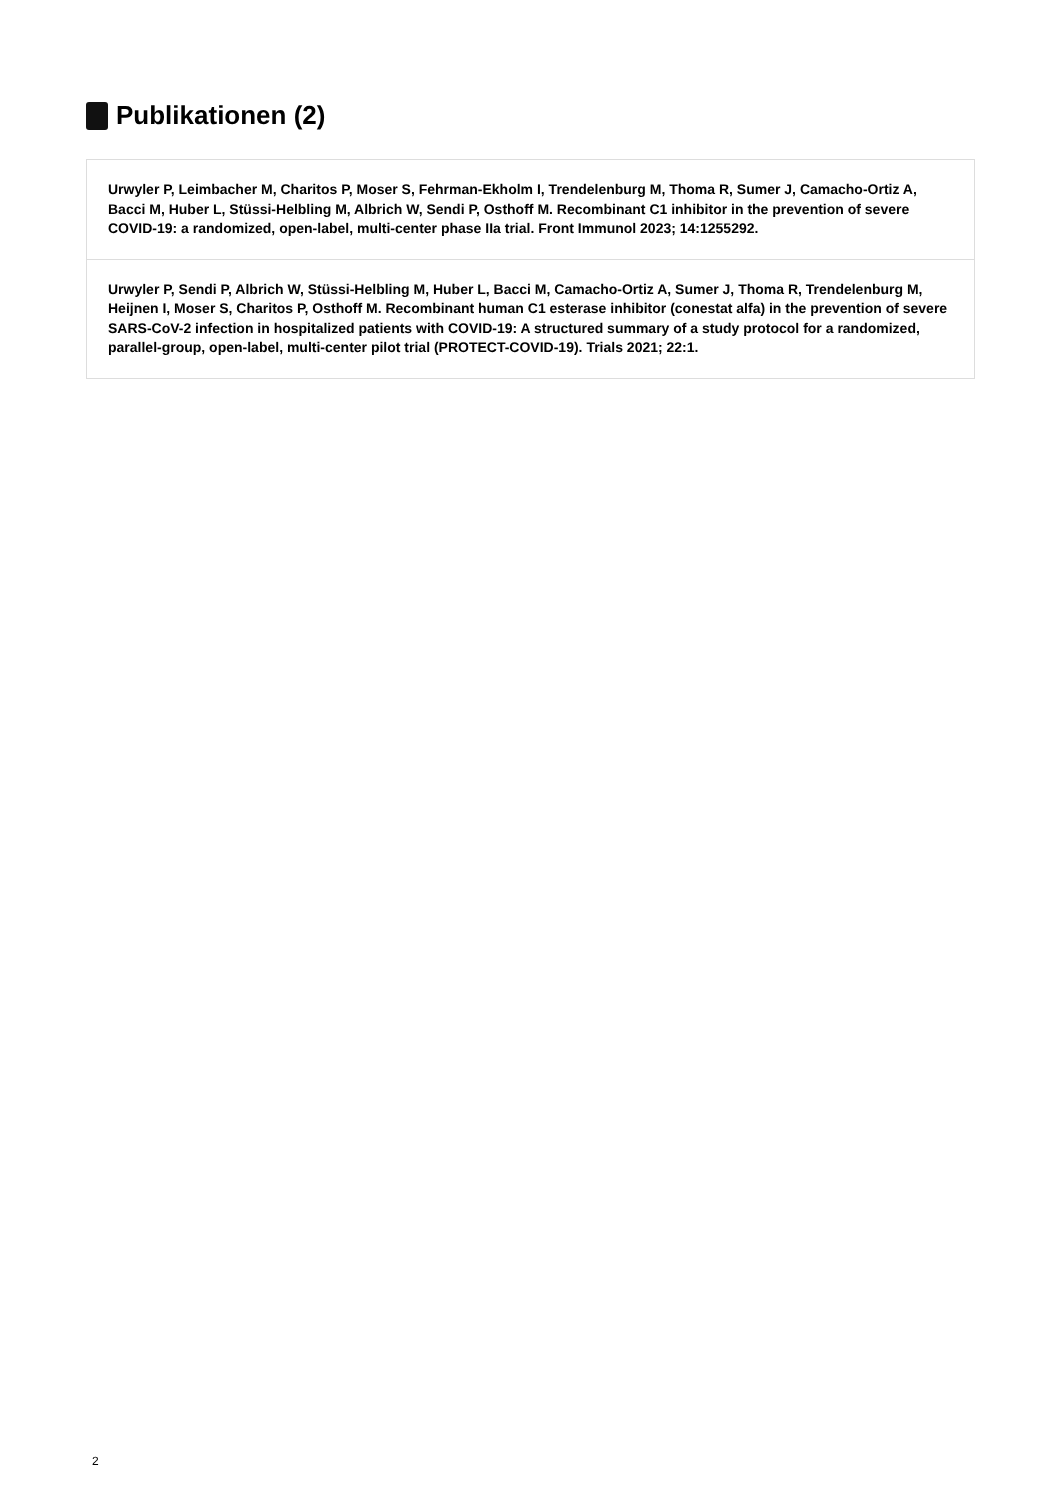Publikationen (2)
Urwyler P, Leimbacher M, Charitos P, Moser S, Fehrman-Ekholm I, Trendelenburg M, Thoma R, Sumer J, Camacho-Ortiz A, Bacci M, Huber L, Stüssi-Helbling M, Albrich W, Sendi P, Osthoff M. Recombinant C1 inhibitor in the prevention of severe COVID-19: a randomized, open-label, multi-center phase IIa trial. Front Immunol 2023; 14:1255292.
Urwyler P, Sendi P, Albrich W, Stüssi-Helbling M, Huber L, Bacci M, Camacho-Ortiz A, Sumer J, Thoma R, Trendelenburg M, Heijnen I, Moser S, Charitos P, Osthoff M. Recombinant human C1 esterase inhibitor (conestat alfa) in the prevention of severe SARS-CoV-2 infection in hospitalized patients with COVID-19: A structured summary of a study protocol for a randomized, parallel-group, open-label, multi-center pilot trial (PROTECT-COVID-19). Trials 2021; 22:1.
2